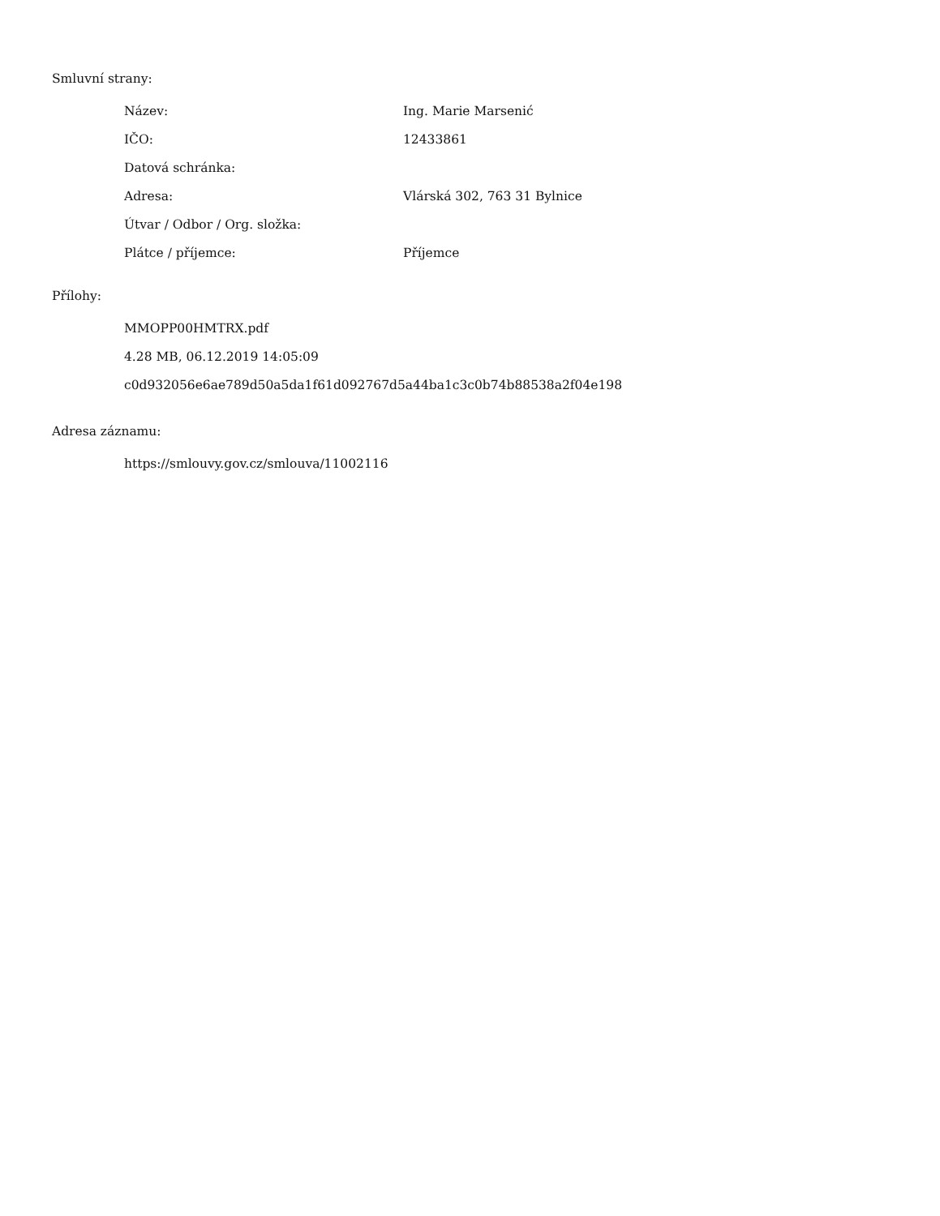Smluvní strany:
| Název: | Ing. Marie Marsenić |
| IČO: | 12433861 |
| Datová schránka: | |
| Adresa: | Vlárská 302, 763 31 Bylnice |
| Útvar / Odbor / Org. složka: | |
| Plátce / příjemce: | Příjemce |
Přílohy:
MMOPP00HMTRX.pdf
4.28 MB, 06.12.2019 14:05:09
c0d932056e6ae789d50a5da1f61d092767d5a44ba1c3c0b74b88538a2f04e198
Adresa záznamu:
https://smlouvy.gov.cz/smlouva/11002116